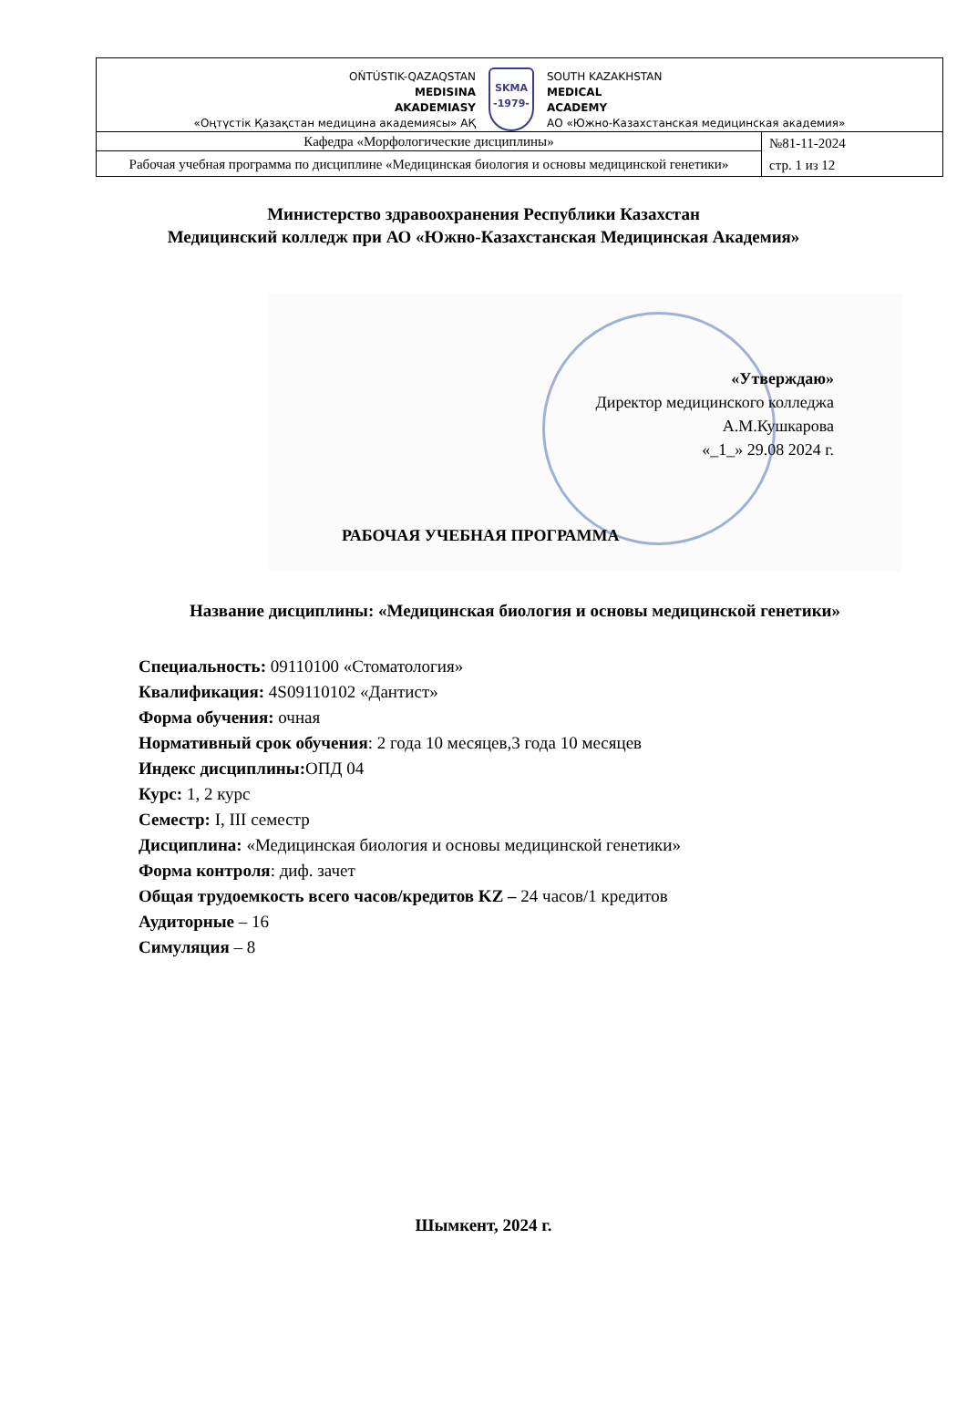| OŃTÚSTIK-QAZAQSTAN MEDISINA AKADEMIASY «Оңтүстік Қазақстан медицина академиясы» АҚ SKMA -1979- SOUTH KAZAKHSTAN MEDICAL ACADEMY АО «Южно-Казахстанская медицинская академия» | |
| Кафедра «Морфологические дисциплины» | №81-11-2024 стр. 1 из 12 |
| Рабочая учебная программа по дисциплине «Медицинская биология и основы медицинской генетики» | |
Министерство здравоохранения Республики Казахстан
Медицинский колледж при АО «Южно-Казахстанская Медицинская Академия»
«Утверждаю»
Директор медицинского колледжа
А.М.Кушкарова
«_1_» 29.08 2024 г.
РАБОЧАЯ УЧЕБНАЯ ПРОГРАММА
Название дисциплины: «Медицинская биология и основы медицинской генетики»
Специальность: 09110100 «Стоматология»
Квалификация: 4S09110102 «Дантист»
Форма обучения: очная
Нормативный срок обучения: 2 года 10 месяцев,3 года 10 месяцев
Индекс дисциплины: ОПД 04
Курс: 1, 2 курс
Семестр: I, III семестр
Дисциплина: «Медицинская биология и основы медицинской генетики»
Форма контроля: диф. зачет
Общая трудоемкость всего часов/кредитов KZ – 24 часов/1 кредитов
Аудиторные – 16
Симуляция – 8
Шымкент, 2024 г.